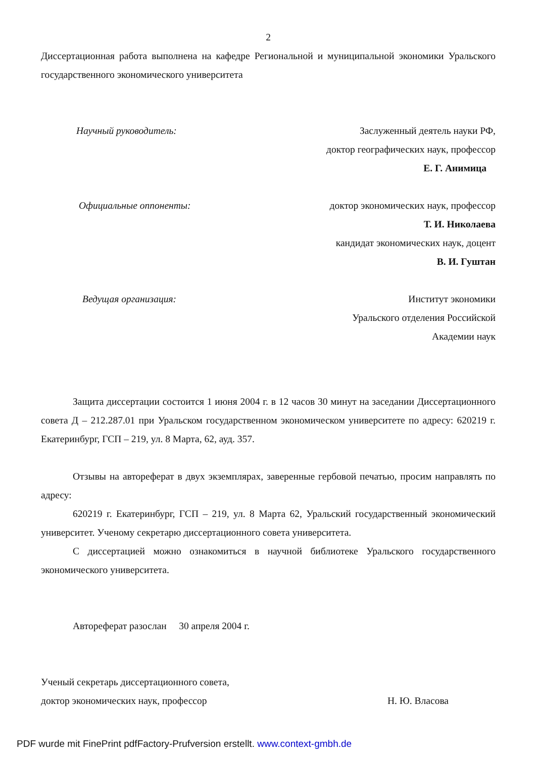2
Диссертационная работа выполнена на кафедре Региональной и муниципальной экономики Уральского государственного экономического университета
Научный руководитель: Заслуженный деятель науки РФ,
доктор географических наук, профессор
Е. Г. Анимица
Официальные оппоненты: доктор экономических наук, профессор
Т. И. Николаева
кандидат экономических наук, доцент
В. И. Гуштан
Ведущая организация: Институт экономики
Уральского отделения Российской
Академии наук
Защита диссертации состоится 1 июня 2004 г. в 12 часов 30 минут на заседании Диссертационного совета Д – 212.287.01 при Уральском государственном экономическом университете по адресу: 620219 г. Екатеринбург, ГСП – 219, ул. 8 Марта, 62, ауд. 357.
Отзывы на автореферат в двух экземплярах, заверенные гербовой печатью, просим направлять по адресу:
620219 г. Екатеринбург, ГСП – 219, ул. 8 Марта 62, Уральский государственный экономический университет. Ученому секретарю диссертационного совета университета.
С диссертацией можно ознакомиться в научной библиотеке Уральского государственного экономического университета.
Автореферат разослан 30 апреля 2004 г.
Ученый секретарь диссертационного совета,
доктор экономических наук, профессор Н. Ю. Власова
PDF wurde mit FinePrint pdfFactory-Prufversion erstellt. www.context-gmbh.de